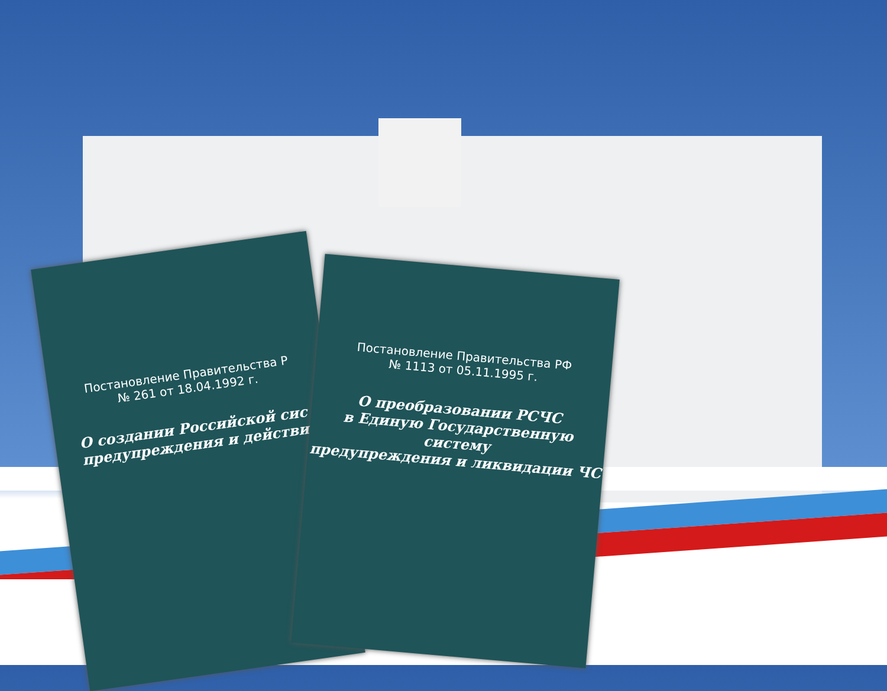Постановление Правительства Р
№ 261 от 18.04.1992 г.
О создании Российской сис
предупреждения и действи
Постановление Правительства РФ
№ 1113 от 05.11.1995 г.
О преобразовании РСЧС
в Единую Государственную систему
предупреждения и ликвидации ЧС